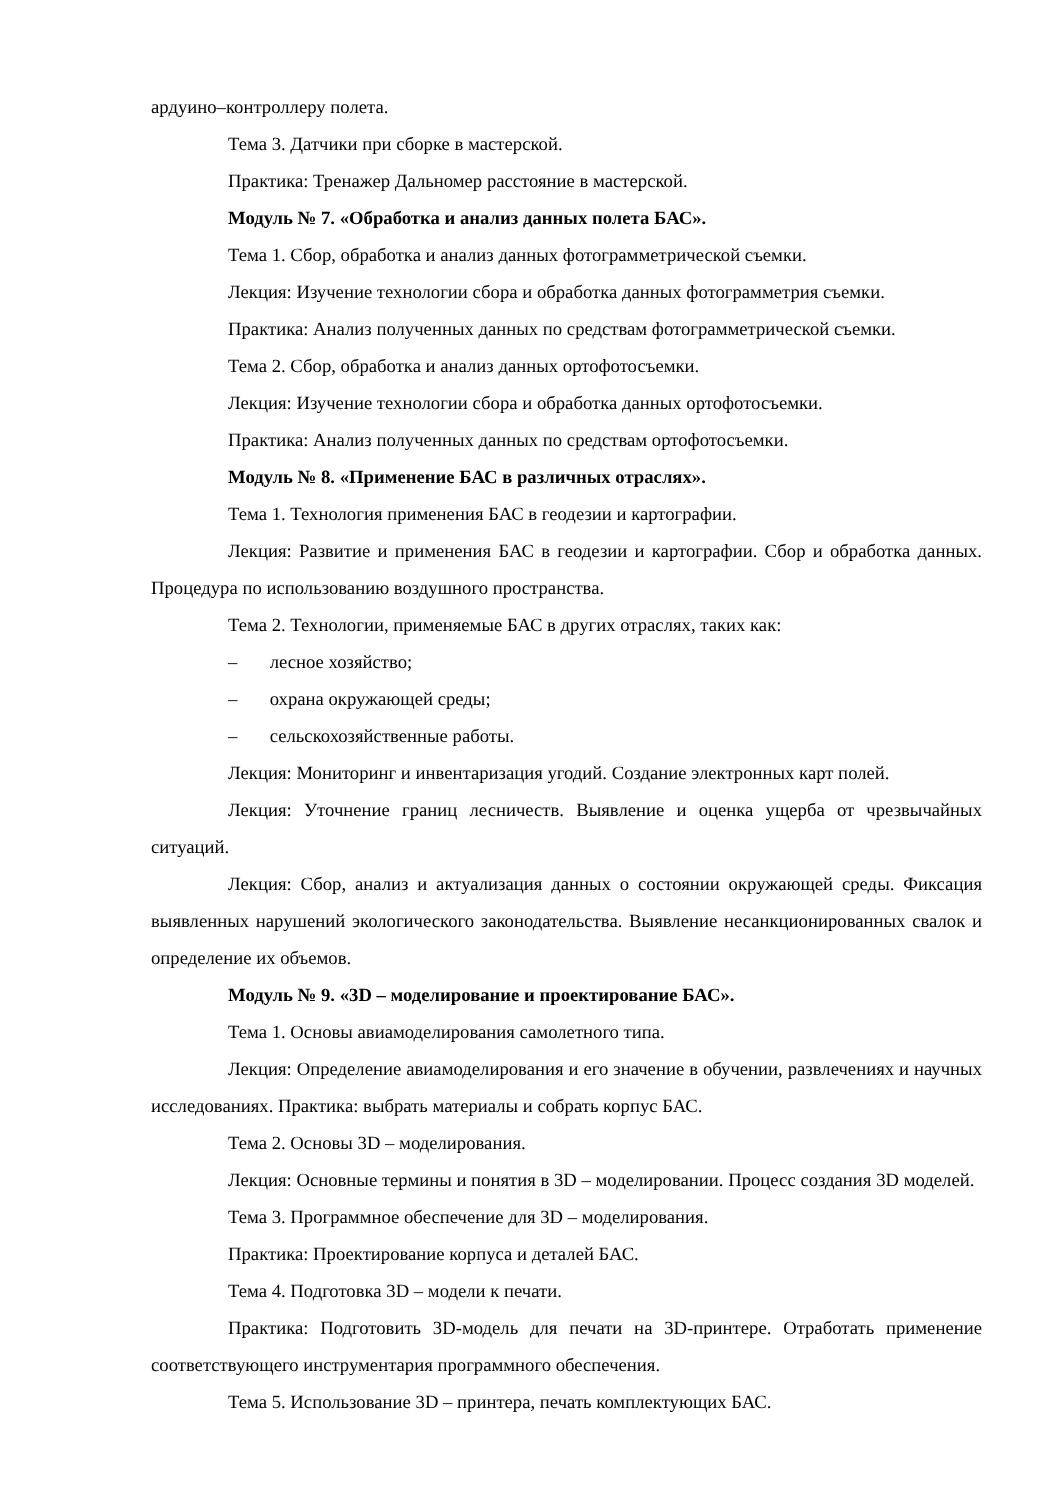ардуино–контроллеру полета.
Тема 3. Датчики при сборке в мастерской.
Практика: Тренажер Дальномер расстояние в мастерской.
Модуль № 7. «Обработка и анализ данных полета БАС».
Тема 1. Сбор, обработка и анализ данных фотограмметрической съемки.
Лекция: Изучение технологии сбора и обработка данных фотограмметрия съемки.
Практика: Анализ полученных данных по средствам фотограмметрической съемки.
Тема 2. Сбор, обработка и анализ данных ортофотосъемки.
Лекция: Изучение технологии сбора и обработка данных ортофотосъемки.
Практика: Анализ полученных данных по средствам ортофотосъемки.
Модуль № 8. «Применение БАС в различных отраслях».
Тема 1. Технология применения БАС в геодезии и картографии.
Лекция: Развитие и применения БАС в геодезии и картографии. Сбор и обработка данных. Процедура по использованию воздушного пространства.
Тема 2. Технологии, применяемые БАС в других отраслях, таких как:
– лесное хозяйство;
– охрана окружающей среды;
– сельскохозяйственные работы.
Лекция: Мониторинг и инвентаризация угодий. Создание электронных карт полей.
Лекция: Уточнение границ лесничеств. Выявление и оценка ущерба от чрезвычайных ситуаций.
Лекция: Сбор, анализ и актуализация данных о состоянии окружающей среды. Фиксация выявленных нарушений экологического законодательства. Выявление несанкционированных свалок и определение их объемов.
Модуль № 9. «3D – моделирование и проектирование БАС».
Тема 1. Основы авиамоделирования самолетного типа.
Лекция: Определение авиамоделирования и его значение в обучении, развлечениях и научных исследованиях. Практика: выбрать материалы и собрать корпус БАС.
Тема 2. Основы 3D – моделирования.
Лекция: Основные термины и понятия в 3D – моделировании. Процесс создания 3D моделей.
Тема 3. Программное обеспечение для 3D – моделирования.
Практика: Проектирование корпуса и деталей БАС.
Тема 4. Подготовка 3D – модели к печати.
Практика: Подготовить 3D-модель для печати на 3D-принтере. Отработать применение соответствующего инструментария программного обеспечения.
Тема 5. Использование 3D – принтера, печать комплектующих БАС.